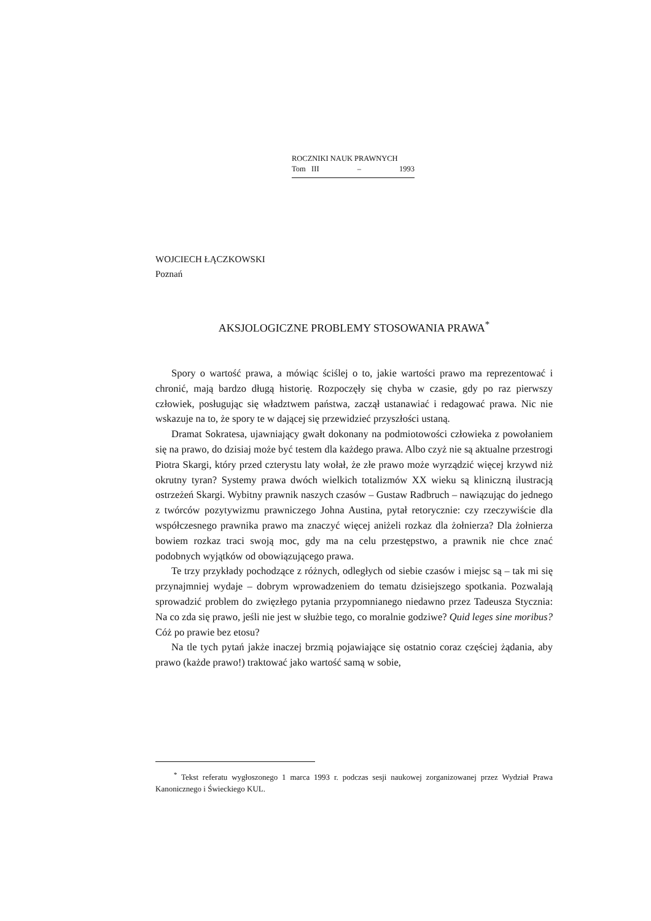ROCZNIKI NAUK PRAWNYCH
Tom III – 1993
WOJCIECH ŁĄCZKOWSKI
Poznań
AKSJOLOGICZNE PROBLEMY STOSOWANIA PRAWA<sup>*</sup>
Spory o wartość prawa, a mówiąc ściślej o to, jakie wartości prawo ma reprezentować i chronić, mają bardzo długą historię. Rozpoczęły się chyba w czasie, gdy po raz pierwszy człowiek, posługując się władztwem państwa, zaczął ustanawiać i redagować prawa. Nic nie wskazuje na to, że spory te w dającej się przewidzieć przyszłości ustaną.
Dramat Sokratesa, ujawniający gwałt dokonany na podmiotowości człowieka z powołaniem się na prawo, do dzisiaj może być testem dla każdego prawa. Albo czyż nie są aktualne przestrogi Piotra Skargi, który przed czterystu laty wołał, że złe prawo może wyrządzić więcej krzywd niż okrutny tyran? Systemy prawa dwóch wielkich totalizmów XX wieku są kliniczną ilustracją ostrzeżeń Skargi. Wybitny prawnik naszych czasów – Gustaw Radbruch – nawiązując do jednego z twórców pozytywizmu prawniczego Johna Austina, pytał retorycznie: czy rzeczywiście dla współczesnego prawnika prawo ma znaczyć więcej aniżeli rozkaz dla żołnierza? Dla żołnierza bowiem rozkaz traci swoją moc, gdy ma na celu przestępstwo, a prawnik nie chce znać podobnych wyjątków od obowiązującego prawa.
Te trzy przykłady pochodzące z różnych, odległych od siebie czasów i miejsc są – tak mi się przynajmniej wydaje – dobrym wprowadzeniem do tematu dzisiejszego spotkania. Pozwalają sprowadzić problem do zwięzłego pytania przypomnianego niedawno przez Tadeusza Stycznia: Na co zda się prawo, jeśli nie jest w służbie tego, co moralnie godziwe? Quid leges sine moribus? Cóż po prawie bez etosu?
Na tle tych pytań jakże inaczej brzmią pojawiające się ostatnio coraz częściej żądania, aby prawo (każde prawo!) traktować jako wartość samą w sobie,
<sup>*</sup> Tekst referatu wygłoszonego 1 marca 1993 r. podczas sesji naukowej zorganizowanej przez Wydział Prawa Kanonicznego i Świeckiego KUL.